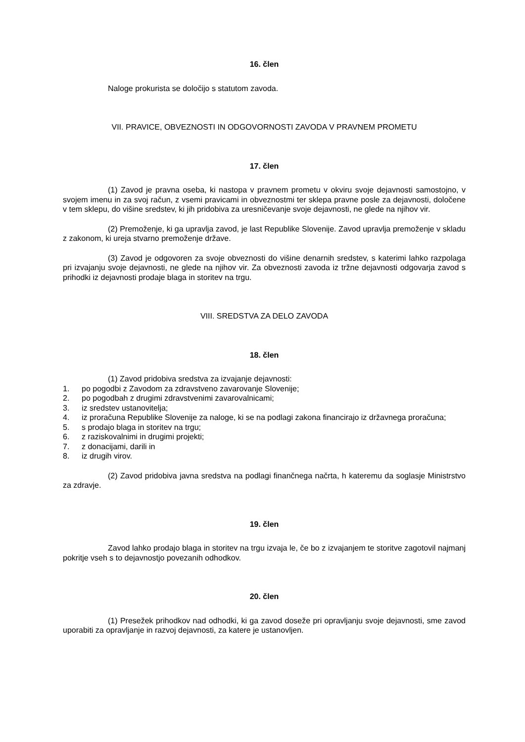16. člen
Naloge prokurista se določijo s statutom zavoda.
VII. PRAVICE, OBVEZNOSTI IN ODGOVORNOSTI ZAVODA V PRAVNEM PROMETU
17. člen
(1) Zavod je pravna oseba, ki nastopa v pravnem prometu v okviru svoje dejavnosti samostojno, v svojem imenu in za svoj račun, z vsemi pravicami in obveznostmi ter sklepa pravne posle za dejavnosti, določene v tem sklepu, do višine sredstev, ki jih pridobiva za uresničevanje svoje dejavnosti, ne glede na njihov vir.
(2) Premoženje, ki ga upravlja zavod, je last Republike Slovenije. Zavod upravlja premoženje v skladu z zakonom, ki ureja stvarno premoženje države.
(3) Zavod je odgovoren za svoje obveznosti do višine denarnih sredstev, s katerimi lahko razpolaga pri izvajanju svoje dejavnosti, ne glede na njihov vir. Za obveznosti zavoda iz tržne dejavnosti odgovarja zavod s prihodki iz dejavnosti prodaje blaga in storitev na trgu.
VIII. SREDSTVA ZA DELO ZAVODA
18. člen
(1) Zavod pridobiva sredstva za izvajanje dejavnosti:
1. po pogodbi z Zavodom za zdravstveno zavarovanje Slovenije;
2. po pogodbah z drugimi zdravstvenimi zavarovalnicami;
3. iz sredstev ustanovitelja;
4. iz proračuna Republike Slovenije za naloge, ki se na podlagi zakona financirajo iz državnega proračuna;
5. s prodajo blaga in storitev na trgu;
6. z raziskovalnimi in drugimi projekti;
7. z donacijami, darili in
8. iz drugih virov.
(2) Zavod pridobiva javna sredstva na podlagi finančnega načrta, h kateremu da soglasje Ministrstvo za zdravje.
19. člen
Zavod lahko prodajo blaga in storitev na trgu izvaja le, če bo z izvajanjem te storitve zagotovil najmanj pokritje vseh s to dejavnostjo povezanih odhodkov.
20. člen
(1) Presežek prihodkov nad odhodki, ki ga zavod doseže pri opravljanju svoje dejavnosti, sme zavod uporabiti za opravljanje in razvoj dejavnosti, za katere je ustanovljen.